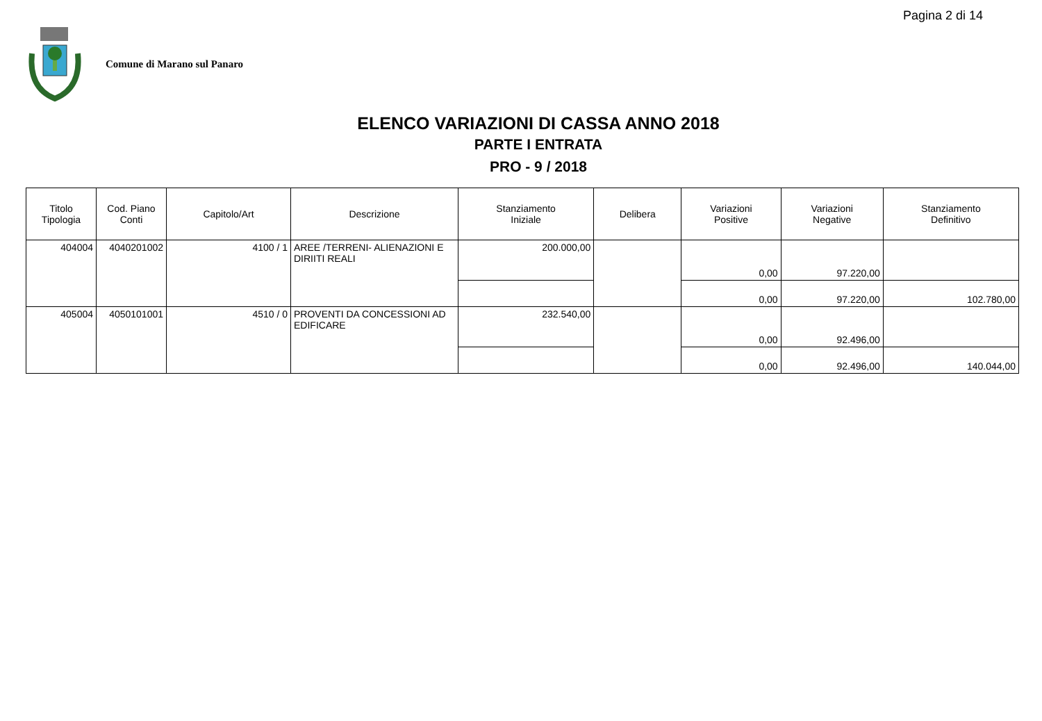Pagina 2 di 14
Comune di Marano sul Panaro
ELENCO VARIAZIONI DI CASSA ANNO 2018
PARTE I ENTRATA
PRO - 9 / 2018
| Titolo Tipologia | Cod. Piano Conti | Capitolo/Art | Descrizione | Stanziamento Iniziale | Delibera | Variazioni Positive | Variazioni Negative | Stanziamento Definitivo |
| --- | --- | --- | --- | --- | --- | --- | --- | --- |
| 404004 | 4040201002 | 4100 / 1 | AREE /TERRENI- ALIENAZIONI E DIRIITI REALI | 200.000,00 | | 0,00 | 97.220,00 | |
| | | | | | | 0,00 | 97.220,00 | 102.780,00 |
| 405004 | 4050101001 | 4510 / 0 | PROVENTI DA CONCESSIONI AD EDIFICARE | 232.540,00 | | 0,00 | 92.496,00 | |
| | | | | | | 0,00 | 92.496,00 | 140.044,00 |